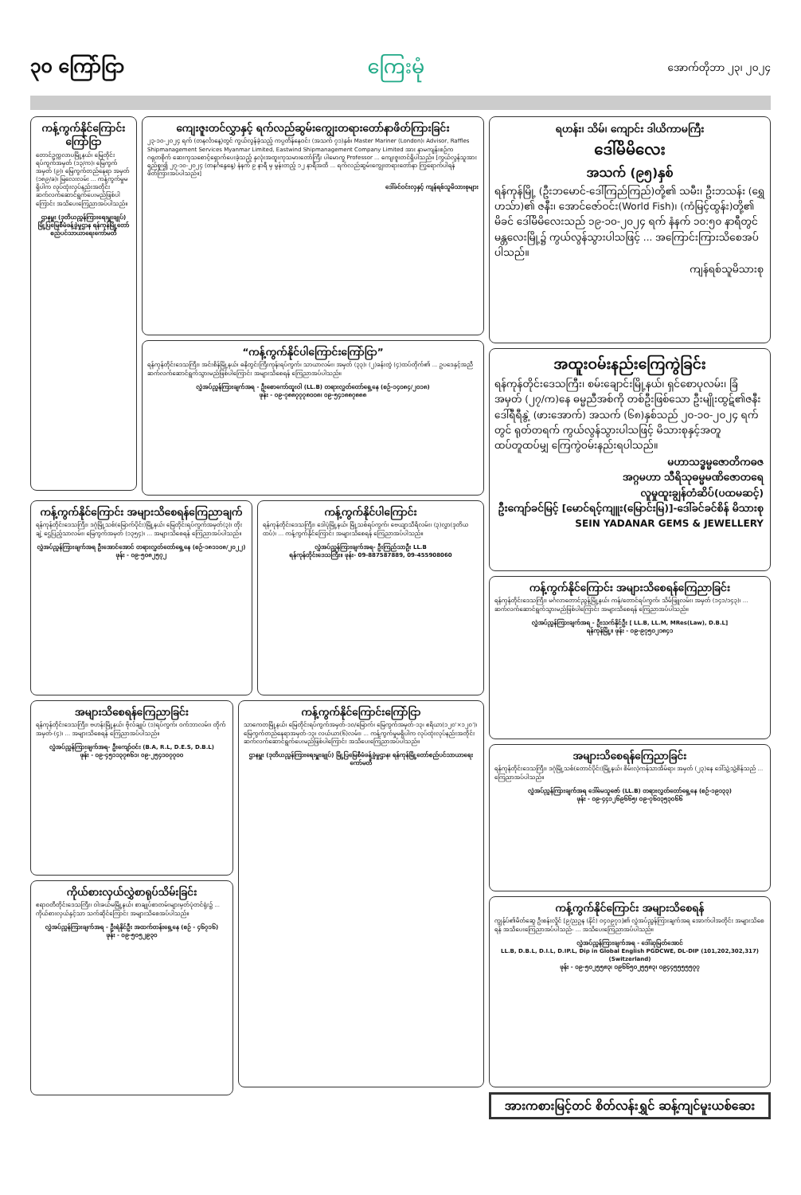၃၀ ကြော်ငြာ ကြေးမုံ
အောက်တိုဘာ ၂၃၊ ၂၀၂၄
ကန့်ကွက်နိုင်ကြောင်း ကြော်ငြာ
တောင်ဥက္ကလာပမြို့နယ်၊ မြေတိုင်းရပ်ကွက်အမှတ် (၁၃/က)၊ မြေကွက်အမှတ် (၉)၊ မြေကွက်တည်နေရာ အမှတ် (၁၈၉/ခ)၊ မြလေးလမ်း ... ကန့်ကွက်မှုမရှိပါက လုပ်ထုံးလုပ်နည်းအတိုင်း ဆက်လက်ဆောင်ရွက်ပေးမည်ဖြစ်ပါကြောင်း အသိပေးကြေညာအပ်ပါသည်။
ဌာနမှူး (ဒုတိယညွှန်ကြားရေးမှူးချုပ်) မြို့ပြမြေစီမံခန့်ခွဲမှုဌာန ရန်ကုန်မြို့တော် စည်ပင်သာယာရေးကော်မတီ
ကျေးဇူးတင်လွှာနှင့် ရက်လည်ဆွမ်းကျွေးတရားတော်နာဖိတ်ကြားခြင်း
၂၃-၁၀-၂၀၂၄ ရက် (တနင်္လာနေ့)တွင် ကွယ်လွန်ခဲ့သည့် ကပ္ပတိန်နေဝင်း (အသက် ၇၁)နှစ်၊ Master Mariner (London)၊ Advisor, Raffles Shipmanagement Services Myanmar Limited, Eastwind Shipmanagement Company Limited အား နာမကျန်းစဉ်က ဂရုတစိုက် ဆေးကုသစောင့်ရှောက်ပေးခဲ့သည့် နှလုံးအထူးကုသမားတော်ကြီး ပါမောက္ခ Professor ... ကျေးဇူးတင်ရှိပါသည်။ [ကွယ်လွန်သူအားရည်စူး၍ ၂၇-၁၀-၂၀၂၄ (တနင်္ဂနွေနေ့) နံနက် ၉ နာရီ မှ မွန်းတည့် ၁၂ နာရီအထိ ... ရက်လည်ဆွမ်းကျွေးတရားတော်နာ ကြွရောက်ပါရန် ဖိတ်ကြားအပ်ပါသည်။]
ဒေါ်ခင်ဝင်းလှနှင့် ကျန်ရစ်သူမိသားစုများ
“ကန့်ကွက်နိုင်ပါကြောင်းကြော်ငြာ”
ရန်ကုန်တိုင်းဒေသကြီး၊ အင်းစိန်မြို့နယ်၊ ဓနိတွင်းကြီးကုန်းရပ်ကွက်၊ သာယာလမ်း၊ အမှတ် (၃၃)၊ (၂)ခန်းတွဲ (၄)ထပ်တိုက်၏ ... ဥပဒေနှင့်အညီ ဆက်လက်ဆောင်ရွက်သွားမည်ဖြစ်ပါကြောင်း အများသိစေရန် ကြေညာအပ်ပါသည်။
လွှဲအပ်ညွှန်ကြားချက်အရ - ဦးစောကော်ထူးဝါ (LL.B) တရားလွှတ်တော်ရှေ့နေ (စဉ်-၁၄၀၈၄/၂၀၁၈)
ဖုန်း - ၀၉-၇၈၈၇၇၇၈၀၀၈၊ ၀၉-၅၄၁၈၈၇၈၈၈
ကန့်ကွက်နိုင်ကြောင်း အများသိစေရန်ကြေညာချက်
ရန်ကုန်တိုင်းဒေသကြီး၊ ဒဂုံမြို့သစ်(မြောက်ပိုင်း)မြို့နယ်၊ မြေတိုင်းရပ်ကွက်အမှတ်(၃)၊ တိုးချဲ့ ဌေပြည့်သာလမ်း၊ မြေကွက်အမှတ် (၁၃၅၄)၊ ... အများသိစေရန် ကြေညာအပ်ပါသည်။
လွှဲအပ်ညွှန်ကြားချက်အရ ဦးအောင်အောင် တရားလွှတ်တော်ရှေ့နေ (စဉ်-၁၈၁၁၀၈/၂၀၂၂)
ဖုန်း - ၀၉-၅၀၈၂၅၇၂
ကန့်ကွက်နိုင်ပါကြောင်း
ရန်ကုန်တိုင်းဒေသကြီး၊ ဒေါပုံမြို့နယ်၊ မြို့သစ်ရပ်ကွက်၊ ဗေယျာသီရိလမ်း၊ (၃)လွှာ(ဒုတိယထပ်)၊ ... ကန့်ကွက်နိုင်ကြောင်း အများသိစေရန် ကြေညာအပ်ပါသည်။
လွှဲအပ်ညွှန်ကြားချက်အရ- ဦးကြည်သာဦး LL.B
ရန်ကုန်တိုင်းဒေသကြီး။ ဖုန်း- 09-887587889, 09-455908060
အများသိစေရန်ကြေညာခြင်း
ရန်ကုန်တိုင်းဒေသကြီး၊ ဗဟန်းမြို့နယ်၊ ဗိုလ်ချုပ် (၁)ရပ်ကွက်၊ ဝက်ဘာလမ်း၊ တိုက်အမှတ်-(၄)၊ ... အများသိစေရန် ကြေညာအပ်ပါသည်။
လွှဲအပ်ညွှန်ကြားချက်အရ- ဦးကျော်ဝင်း (B.A, R.L, D.E.S, D.B.L)
ဖုန်း - ၀၉-၄၅၁၁၃၇၈၆၁၊ ၀၉-၂၅၄၁၀၇၇၀၀
ကိုယ်စားလှယ်လွှဲစာရုပ်သိမ်းခြင်း
ဧရာဝတီတိုင်းဒေသကြီး၊ ဝါးခယ်မမြို့နယ်၊ စာချုပ်စာတမ်းများမှတ်ပုံတင်ရုံး၌ ... ကိုယ်စားလှယ်နှင့်သာ သက်ဆိုင်ကြောင်း အများသိစေအပ်ပါသည်။
လွှဲအပ်ညွှန်ကြားချက်အရ - ဦးရဲနိုင်ဦး အထက်တန်းရှေ့နေ (စဉ် - ၄၆၇၁၆)
ဖုန်း - ၀၉-၅၀၅၂၉၃၀
ကန့်ကွက်နိုင်ကြောင်းကြော်ငြာ
သာကေတမြို့နယ်၊ မြေတိုင်းရပ်ကွက်အမှတ်-၁၀/မြောက်၊ မြေကွက်အမှတ်-၁၃၊ ဧရိယာ(၁၂၀'×၁၂၀')၊ မြေကွက်တည်နေရာအမှတ်-၁၃၊ လယ်ယာ(၆)လမ်း၊ ... ကန့်ကွက်မှုမရှိပါက လုပ်ထုံးလုပ်နည်းအတိုင်း ဆက်လက်ဆောင်ရွက်ပေးမည်ဖြစ်ပါကြောင်း အသိပေးကြေညာအပ်ပါသည်။
ဌာနမှူး (ဒုတိယညွှန်ကြားရေးမှူးချုပ်) မြို့ပြမြေစီမံခန့်ခွဲမှုဌာန၊ ရန်ကုန်မြို့တော်စည်ပင်သာယာရေးကော်မတီ
ရဟန်း၊ သိမ်၊ ကျောင်း ဒါယိကာမကြီး
ဒေါ်မိမိလေး
အသက် (၉၅)နှစ်
ရန်ကုန်မြို့ (ဦးဘမောင်-ဒေါ်ကြည်ကြည်)တို့၏ သမီး၊ ဦးဘသန်း (ရွှေဟသ်ာ)၏ ဇနီး၊ အောင်ဇော်ဝင်း(World Fish)၊ (ကံမြင့်ထွန်း)တို့၏ မိခင် ဒေါ်မိမိလေးသည် ၁၉-၁၀-၂၀၂၄ ရက် နံနက် ၁၀:၅၀ နာရီတွင် မန္တလေးမြို့၌ ကွယ်လွန်သွားပါသဖြင့် ... အကြောင်းကြားသိစေအပ်ပါသည်။
ကျန်ရစ်သူမိသားစု
အထူးဝမ်းနည်းကြေကွဲခြင်း
ရန်ကုန်တိုင်းဒေသကြီး၊ စမ်းချောင်းမြို့နယ်၊ ရှင်စောပုလမ်း၊ ခြံအမှတ် (၂၇/က)နေ ဓမ္မညီအစ်ကို တစ်ဦးဖြစ်သော ဦးမျိုးထွဋ်၏ဇနီး ဒေါ်ရီရီနွဲ့ (ဖားအောက်) အသက် (၆၈)နှစ်သည် ၂၀-၁၀-၂၀၂၄ ရက်တွင် ရုတ်တရက် ကွယ်လွန်သွားပါသဖြင့် မိသားစုနှင့်အတူ ထပ်တူထပ်မျှ ကြေကွဲဝမ်းနည်းရပါသည်။
မဟာသဒ္ဓမ္မဇောတိကဓဇ
အဂ္ဂမဟာ သီရိသုဓမ္မမဏိဇောတရေ
လူမှုထူးချွန်တံဆိပ်(ပထမဆင့်)
ဦးကျော်ခင်မြင့် [မောင်ရင့်ကျူး(မြောင်းမြ)]-ဒေါ်ခင်ခင်စိန် မိသားစု
SEIN YADANAR GEMS & JEWELLERY
ကန့်ကွက်နိုင်ကြောင်း အများသိစေရန်ကြေညာခြင်း
ရန်ကုန်တိုင်းဒေသကြီး၊ မင်္ဂလာတောင်ညွန့်မြို့နယ်၊ ကန်/တောင်ရပ်ကွက်၊ သိမ်ဖြူလမ်း၊ အမှတ် (၁၄၁/၁၄၃)၊ ... ဆက်လက်ဆောင်ရွက်သွားမည်ဖြစ်ပါကြောင်း အများသိစေရန် ကြေညာအပ်ပါသည်။
လွှဲအပ်ညွှန်ကြားချက်အရ - ဦးသက်နိုင်ဦး [ LL.B, LL.M, MRes(Law), D.B.L]
ရန်ကုန်မြို့။ ဖုန်း - ၀၉-၉၇၅၀၂၁၈၄၁
အများသိစေရန်ကြေညာခြင်း
ရန်ကုန်တိုင်းဒေသကြီး၊ ဒဂုံမြို့သစ်(တောင်ပိုင်း)မြို့နယ်၊ စိမ်းလဲ့ကန်သာအိမ်ရာ၊ အမှတ် (၂၃)နေ ဒေါ်သွဲ့သွဲ့စိန်သည် ... ကြေညာအပ်ပါသည်။
လွှဲအပ်ညွှန်ကြားချက်အရ ဒေါ်မေသူဇော် (LL.B) တရားလွှတ်တော်ရှေ့နေ (စဉ်-၁၉၁၃၃)
ဖုန်း - ၀၉-၄၄၁၂၆၉၆၆၅၊ ၀၉-၇၆၀၃၅၃၀၆၆
ကန့်ကွက်နိုင်ကြောင်း အများသိစေရန်
ကျွန်ုပ်၏မိတ်ဆွေ ဦးစန်းလှိုင် [၉/ညဥန (နိုင်) ၀၄၀၉၇၁]၏ လွှဲအပ်ညွှန်ကြားချက်အရ အောက်ပါအတိုင်း အများသိစေရန် အသိပေးကြေညာအပ်ပါသည်- ... အသိပေးကြေညာအပ်ပါသည်။
လွှဲအပ်ညွှန်ကြားချက်အရ - ဒေါ်ဆုမြတ်အောင်
LL.B, D.B.L, D.I.L, D.IP.L, Dip in Global English PGDCWE, DL-DIP (101,202,302,317) (Switzerland)
ဖုန်း - ၀၉-၅၀၂၅၅၈၃၊ ၀၉၆၆၅၀၂၅၅၈၃၊ ၀၉၄၄၅၅၅၅၅၇၇
အားကစားမြင့်တင် စိတ်လန်းရွှင် ဆန့်ကျင်မူးယစ်ဆေး